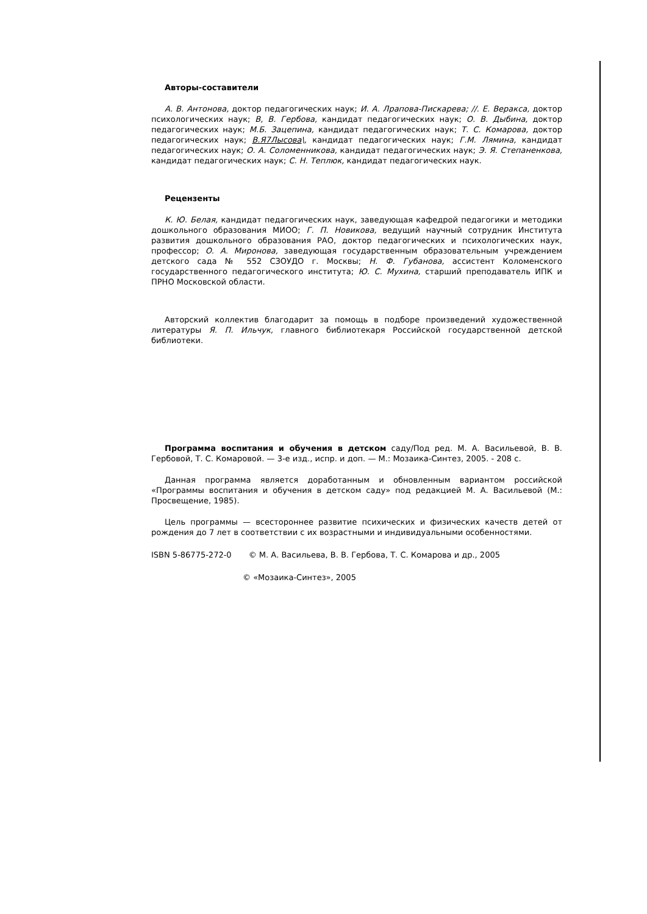Авторы-составители
А. В. Антонова, доктор педагогических наук; И. А. Лрапова-Пискарева; //. Е. Веракса, доктор психологических наук; В, В. Гербова, кандидат педагогических наук; О. В. Дыбина, доктор педагогических наук; М.Б. Зацепина, кандидат педагогических наук; Т. С. Комарова, доктор педагогических наук; В.Я7Лысова\, кандидат педагогических наук; Г.М. Лямина, кандидат педагогических наук; О. А. Соломенникова, кандидат педагогических наук; Э. Я. Степаненкова, кандидат педагогических наук; С. Н. Теплюк, кандидат педагогических наук.
Рецензенты
К. Ю. Белая, кандидат педагогических наук, заведующая кафедрой педагогики и методики дошкольного образования МИОО; Г. П. Новикова, ведущий научный сотрудник Института развития дошкольного образования РАО, доктор педагогических и психологических наук, профессор; О. А. Миронова, заведующая государственным образовательным учреждением детского сада № 552 СЗОУДО г. Москвы; Н. Ф. Губанова, ассистент Коломенского государственного педагогического института; Ю. С. Мухина, старший преподаватель ИПК и ПРНО Московской области.
Авторский коллектив благодарит за помощь в подборе произведений художественной литературы Я. П. Ильчук, главного библиотекаря Российской государственной детской библиотеки.
Программа воспитания и обучения в детском саду/Под ред. М. А. Васильевой, В. В. Гербовой, Т. С. Комаровой. — 3-е изд., испр. и доп. — М.: Мозаика-Синтез, 2005. - 208 с.
Данная программа является доработанным и обновленным вариантом российской «Программы воспитания и обучения в детском саду» под редакцией М. А. Васильевой (М.: Просвещение, 1985).
Цель программы — всестороннее развитие психических и физических качеств детей от рождения до 7 лет в соответствии с их возрастными и индивидуальными особенностями.
ISBN 5-86775-272-0 © М. А. Васильева, В. В. Гербова, Т. С. Комарова и др., 2005
© «Мозаика-Синтез», 2005